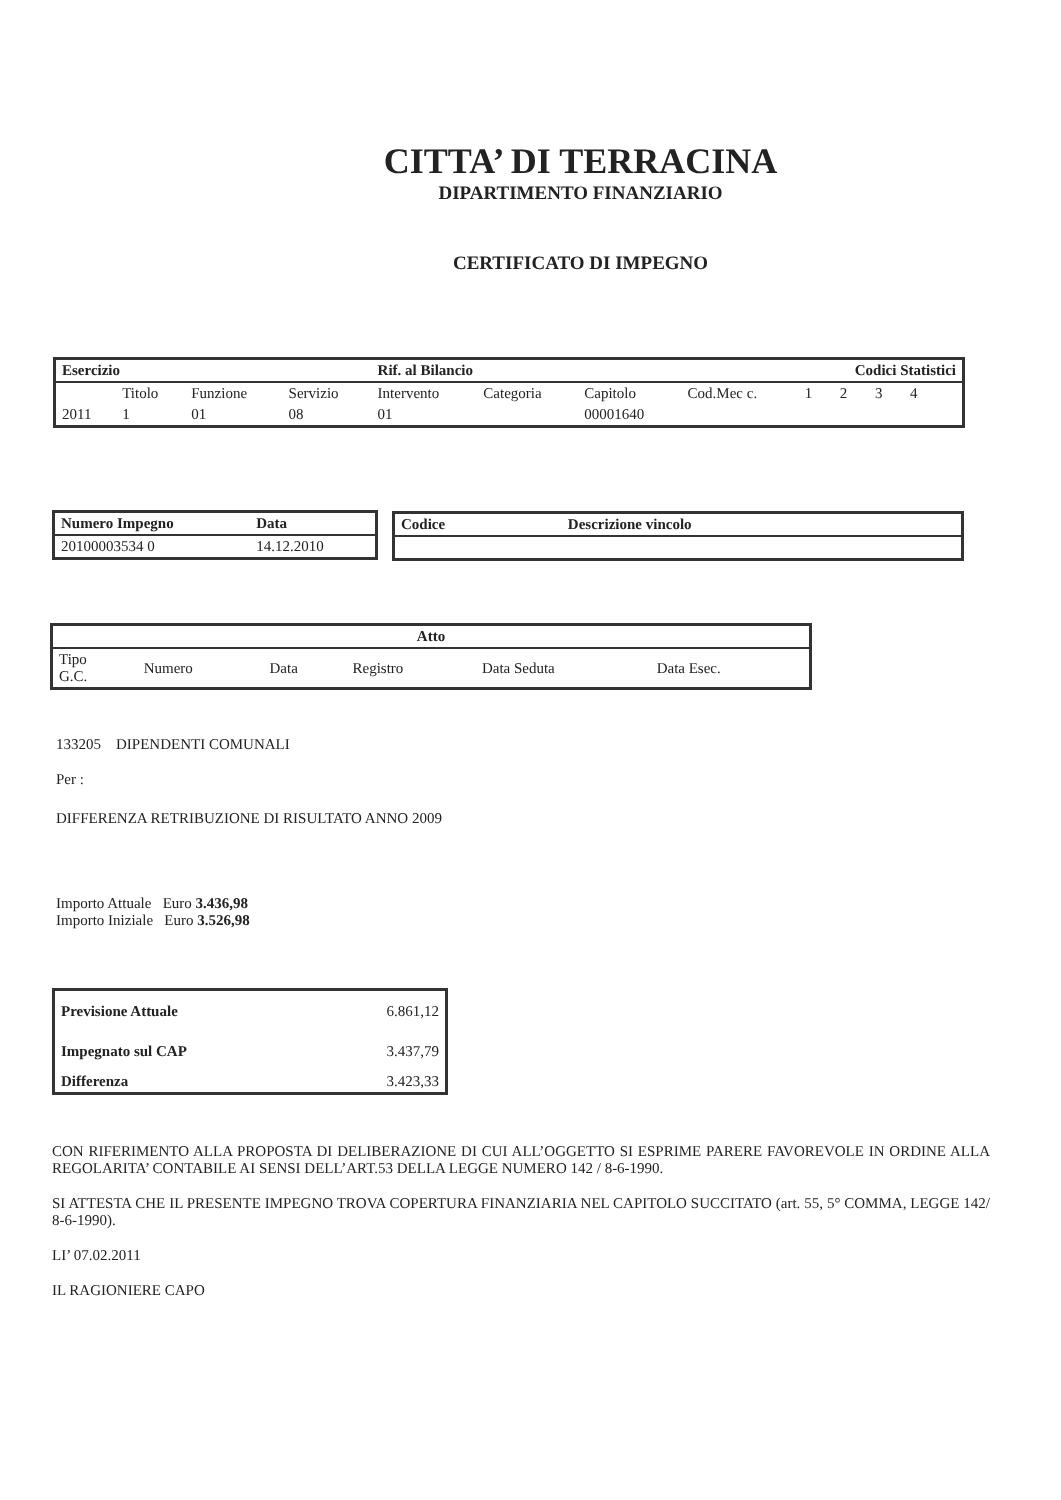CITTA’ DI TERRACINA
DIPARTIMENTO FINANZIARIO
CERTIFICATO DI IMPEGNO
| Esercizio | | | | Rif. al Bilancio | | | | Codici Statistici | | | | |
| --- | --- | --- | --- | --- | --- | --- | --- | --- | --- | --- | --- | --- |
| | Titolo | Funzione | Servizio | Intervento | Categoria | Capitolo | Cod.Mec c. | 1 | 2 | 3 | 4 | |
| 2011 | 1 | 01 | 08 | 01 | | 00001640 | | | | | | |
| Numero Impegno | Data |
| --- | --- |
| 20100003534 0 | 14.12.2010 |
| Codice | Descrizione vincolo |
| --- | --- |
| Atto | | | | | |
| --- | --- | --- | --- | --- | --- |
| Tipo G.C. | Numero | Data | Registro | Data Seduta | Data Esec. |
133205 DIPENDENTI COMUNALI
Per :
DIFFERENZA RETRIBUZIONE DI RISULTATO ANNO 2009
Importo Attuale Euro 3.436,98
Importo Iniziale Euro 3.526,98
| Previsione Attuale | 6.861,12 |
| Impegnato sul CAP | 3.437,79 |
| Differenza | 3.423,33 |
CON RIFERIMENTO ALLA PROPOSTA DI DELIBERAZIONE DI CUI ALL’OGGETTO SI ESPRIME PARERE FAVOREVOLE IN ORDINE ALLA REGOLARITA’ CONTABILE AI SENSI DELL’ART.53 DELLA LEGGE NUMERO 142 / 8-6-1990.
SI ATTESTA CHE IL PRESENTE IMPEGNO TROVA COPERTURA FINANZIARIA NEL CAPITOLO SUCCITATO (art. 55, 5° COMMA, LEGGE 142/ 8-6-1990).
LI’ 07.02.2011
IL RAGIONIERE CAPO